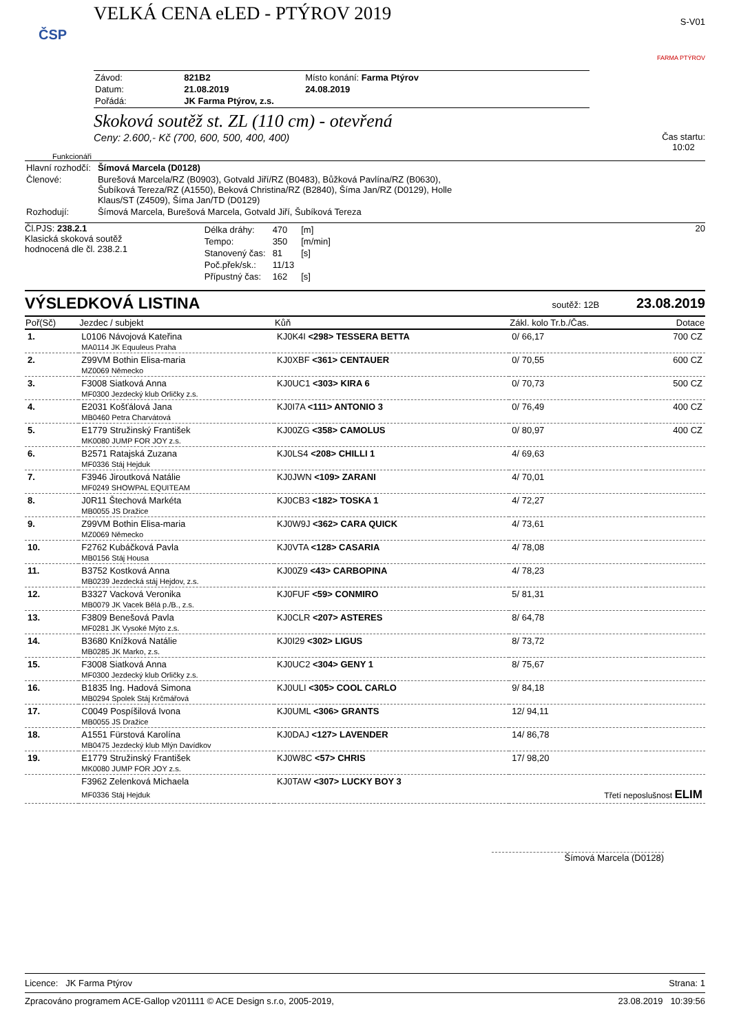VELKÁ CENA eLED - PTÝROV 2019
S-V01
ČSP
| Závod: | 821B2 | Místo konání: Farma Ptýrov |
| Datum: | 21.08.2019 | 24.08.2019 |
| Pořádá: | JK Farma Ptýrov, z.s. | |
FARMA PTÝROV
Skoková soutěž st. ZL (110 cm) - otevřená
Ceny: 2.600,- Kč (700, 600, 500, 400, 400)
Čas startu:
10:02
Funkcionáři
| Hlavní rozhodčí: | Šímová Marcela (D0128) |
| Členové: | Burešová Marcela/RZ (B0903), Gotvald Jiří/RZ (B0483), Bůžková Pavlína/RZ (B0630), Šubíková Tereza/RZ (A1550), Beková Christina/RZ (B2840), Šíma Jan/RZ (D0129), Holle Klaus/ST (Z4509), Šíma Jan/TD (D0129) |
| Rozhodují: | Šímová Marcela, Burešová Marcela, Gotvald Jiří, Šubíková Tereza |
Čl.PJS: 238.2.1
Klasická skoková soutěž
hodnocená dle čl. 238.2.1
| Délka dráhy: | 470 | [m] |
| Tempo: | 350 | [m/min] |
| Stanovený čas: | 81 | [s] |
| Poč.přek/sk.: | 11/13 | |
| Přípustný čas: | 162 | [s] |
20
VÝSLEDKOVÁ LISTINA
soutěž: 12B 23.08.2019
| Poř(Sč) | Jezdec / subjekt | Kůň | Zákl. kolo Tr.b./Čas. | Dotace |
| --- | --- | --- | --- | --- |
| 1. | L0106 Návojová Kateřina | KJ0K4I <298> TESSERA BETTA | 0/ 66,17 | 700 CZ |
| | MA0114 JK Equuleus Praha | | | |
| 2. | Z99VM Bothin Elisa-maria | KJ0XBF <361> CENTAUER | 0/ 70,55 | 600 CZ |
| | MZ0069 Německo | | | |
| 3. | F3008 Siatková Anna | KJ0UC1 <303> KIRA 6 | 0/ 70,73 | 500 CZ |
| | MF0300 Jezdecký klub Orličky z.s. | | | |
| 4. | E2031 Košťálová Jana | KJ0I7A <111> ANTONIO 3 | 0/ 76,49 | 400 CZ |
| | MB0460 Petra Charvátová | | | |
| 5. | E1779 Stružinský František | KJ00ZG <358> CAMOLUS | 0/ 80,97 | 400 CZ |
| | MK0080 JUMP FOR JOY z.s. | | | |
| 6. | B2571 Ratajská Zuzana | KJ0LS4 <208> CHILLI 1 | 4/ 69,63 | |
| | MF0336 Stáj Hejduk | | | |
| 7. | F3946 Jiroutková Natálie | KJ0JWN <109> ZARANI | 4/ 70,01 | |
| | MF0249 SHOWPAL EQUITEAM | | | |
| 8. | J0R11 Štechová Markéta | KJ0CB3 <182> TOSKA 1 | 4/ 72,27 | |
| | MB0055 JS Dražice | | | |
| 9. | Z99VM Bothin Elisa-maria | KJ0W9J <362> CARA QUICK | 4/ 73,61 | |
| | MZ0069 Německo | | | |
| 10. | F2762 Kubáčková Pavla | KJ0VTA <128> CASARIA | 4/ 78,08 | |
| | MB0156 Stáj Housa | | | |
| 11. | B3752 Kostková Anna | KJ00Z9 <43> CARBOPINA | 4/ 78,23 | |
| | MB0239 Jezdecká stáj Hejdov, z.s. | | | |
| 12. | B3327 Vacková Veronika | KJ0FUF <59> CONMIRO | 5/ 81,31 | |
| | MB0079 JK Vacek Bělá p./B., z.s. | | | |
| 13. | F3809 Benešová Pavla | KJ0CLR <207> ASTERES | 8/ 64,78 | |
| | MF0281 JK Vysoké Mýto z.s. | | | |
| 14. | B3680 Knížková Natálie | KJ0I29 <302> LIGUS | 8/ 73,72 | |
| | MB0285 JK Marko, z.s. | | | |
| 15. | F3008 Siatková Anna | KJ0UC2 <304> GENY 1 | 8/ 75,67 | |
| | MF0300 Jezdecký klub Orličky z.s. | | | |
| 16. | B1835 Ing. Hadová Simona | KJ0ULI <305> COOL CARLO | 9/ 84,18 | |
| | MB0294 Spolek Stáj Krčmářová | | | |
| 17. | C0049 Pospíšilová Ivona | KJ0UML <306> GRANTS | 12/ 94,11 | |
| | MB0055 JS Dražice | | | |
| 18. | A1551 Fürstová Karolína | KJ0DAJ <127> LAVENDER | 14/ 86,78 | |
| | MB0475 Jezdecký klub Mlýn Davídkov | | | |
| 19. | E1779 Stružinský František | KJ0W8C <57> CHRIS | 17/ 98,20 | |
| | MK0080 JUMP FOR JOY z.s. | | | |
| | F3962 Zelenková Michaela | KJ0TAW <307> LUCKY BOY 3 | | |
| | MF0336 Stáj Hejduk | | Třetí neposlušnost ELIM | |
Šímová Marcela (D0128)
Licence: JK Farma Ptýrov Strana: 1
Zpracováno programem ACE-Gallop v201111 © ACE Design s.r.o, 2005-2019, 23.08.2019 10:39:56